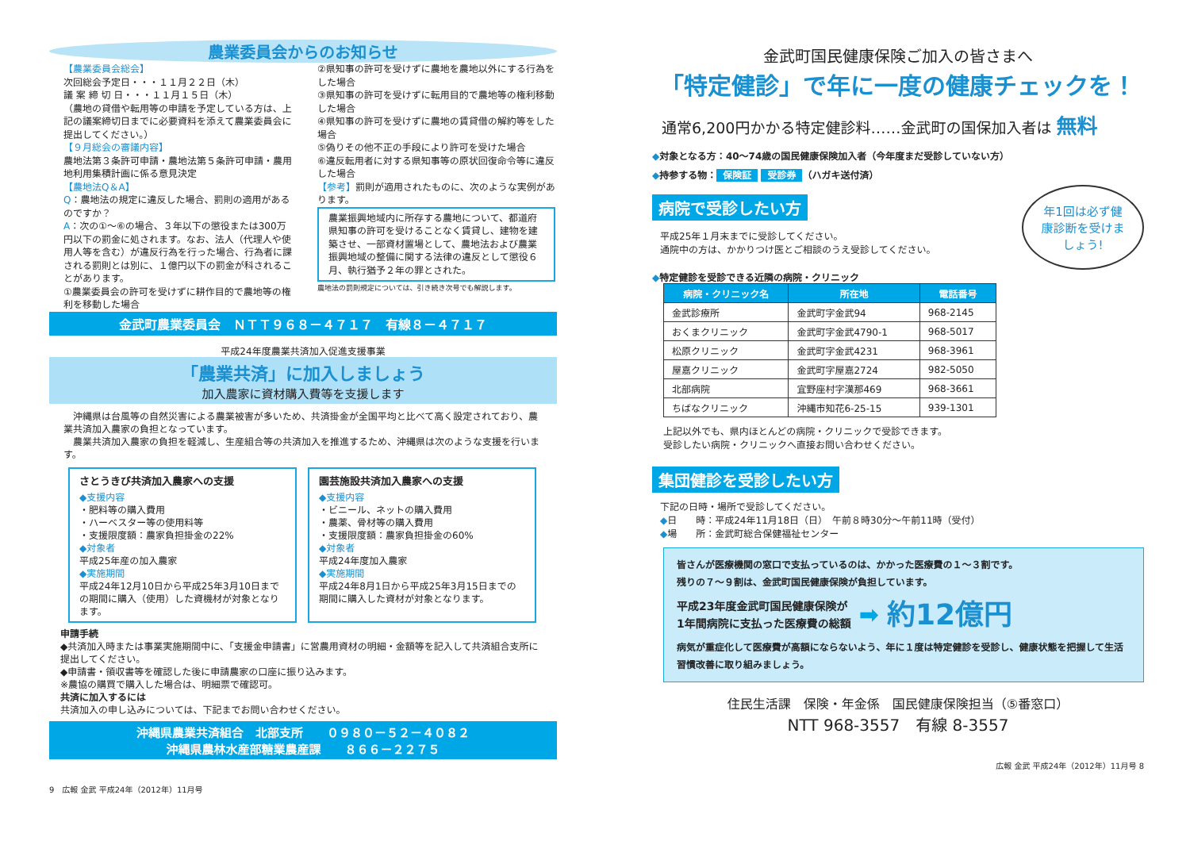農業委員会からのお知らせ
【農業委員会総会】
次回総会予定日・・・１１月２２日（木）
議 案 締 切 日・・・１１月１５日（木）
（農地の貸借や転用等の申請を予定している方は、上記の議案締切日までに必要資料を添えて農業委員会に提出してください。）
【９月総会の審議内容】
農地法第３条許可申請・農地法第５条許可申請・農用地利用集積計画に係る意見決定
【農地法Q＆A】
Q：農地法の規定に違反した場合、罰則の適用があるのですか？
A：次の①～⑥の場合、３年以下の懲役または300万円以下の罰金に処されます。なお、法人（代理人や使用人等を含む）が違反行為を行った場合、行為者に課される罰則とは別に、１億円以下の罰金が科されることがあります。
①農業委員会の許可を受けずに耕作目的で農地等の権利を移動した場合
②県知事の許可を受けずに農地を農地以外にする行為をした場合
③県知事の許可を受けずに転用目的で農地等の権利移動した場合
④県知事の許可を受けずに農地の賃貸借の解約等をした場合
⑤偽りその他不正の手段により許可を受けた場合
⑥違反転用者に対する県知事等の原状回復命令等に違反した場合
【参考】罰則が適用されたものに、次のような実例があります。
農業振興地域内に所存する農地について、都道府県知事の許可を受けることなく賃貸し、建物を建築させ、一部資材置場として、農地法および農業振興地域の整備に関する法律の違反として懲役６月、執行猶予２年の罪とされた。
農地法の罰則規定については、引き続き次号でも解説します。
金武町農業委員会　ＮＴＴ９６８－４７１７　有線８－４７１７
平成24年度農業共済加入促進支援事業
「農業共済」に加入しましょう
加入農家に資材購入費等を支援します
　沖縄県は台風等の自然災害による農業被害が多いため、共済掛金が全国平均と比べて高く設定されており、農業共済加入農家の負担となっています。
　農業共済加入農家の負担を軽減し、生産組合等の共済加入を推進するため、沖縄県は次のような支援を行います。
さとうきび共済加入農家への支援
◆支援内容
・肥料等の購入費用
・ハーベスター等の使用料等
・支援限度額：農家負担掛金の22%
◆対象者
平成25年産の加入農家
◆実施期間
平成24年12月10日から平成25年3月10日までの期間に購入（使用）した資機材が対象となります。
園芸施設共済加入農家への支援
◆支援内容
・ビニール、ネットの購入費用
・農薬、骨材等の購入費用
・支援限度額：農家負担掛金の60%
◆対象者
平成24年度加入農家
◆実施期間
平成24年8月1日から平成25年3月15日までの期間に購入した資材が対象となります。
申請手続
◆共済加入時または事業実施期間中に、「支援金申請書」に営農用資材の明細・金額等を記入して共済組合支所に提出してください。
◆申請書・領収書等を確認した後に申請農家の口座に振り込みます。
※農協の購買で購入した場合は、明細票で確認可。
共済に加入するには
共済加入の申し込みについては、下記までお問い合わせください。
沖縄県農業共済組合　北部支所　　０９８０－５２－４０８２
沖縄県農林水産部糖業農産課　　８６６－２２７５
9　広報 金武 平成24年（2012年）11月号
金武町国民健康保険ご加入の皆さまへ
「特定健診」で年に一度の健康チェックを！
通常6,200円かかる特定健診料……金武町の国保加入者は 無料
◆対象となる方：40～74歳の国民健康保険加入者（今年度まだ受診していない方）
◆持参する物： 保険証 受診券 （ハガキ送付済）
病院で受診したい方
平成25年１月末までに受診してください。
通院中の方は、かかりつけ医とご相談のうえ受診してください。
年1回は必ず健康診断を受けましょう!
◆特定健診を受診できる近隣の病院・クリニック
| 病院・クリニック名 | 所在地 | 電話番号 |
| --- | --- | --- |
| 金武診療所 | 金武町字金武94 | 968-2145 |
| おくまクリニック | 金武町字金武4790-1 | 968-5017 |
| 松原クリニック | 金武町字金武4231 | 968-3961 |
| 屋嘉クリニック | 金武町字屋嘉2724 | 982-5050 |
| 北部病院 | 宜野座村字漢那469 | 968-3661 |
| ちばなクリニック | 沖縄市知花6-25-15 | 939-1301 |
上記以外でも、県内ほとんどの病院・クリニックで受診できます。
受診したい病院・クリニックへ直接お問い合わせください。
集団健診を受診したい方
下記の日時・場所で受診してください。
◆日　　時：平成24年11月18日（日）　午前８時30分～午前11時（受付）
◆場　　所：金武町総合保健福祉センター
皆さんが医療機関の窓口で支払っているのは、かかった医療費の１～３割です。
残りの７～９割は、金武町国民健康保険が負担しています。
平成23年度金武町国民健康保険が
1年間病院に支払った医療費の総額 ➡ 約12億円
病気が重症化して医療費が高額にならないよう、年に１度は特定健診を受診し、健康状態を把握して生活習慣改善に取り組みましょう。
住民生活課　保険・年金係　国民健康保険担当（⑤番窓口）
NTT 968-3557　有線 8-3557
広報 金武 平成24年（2012年）11月号 8